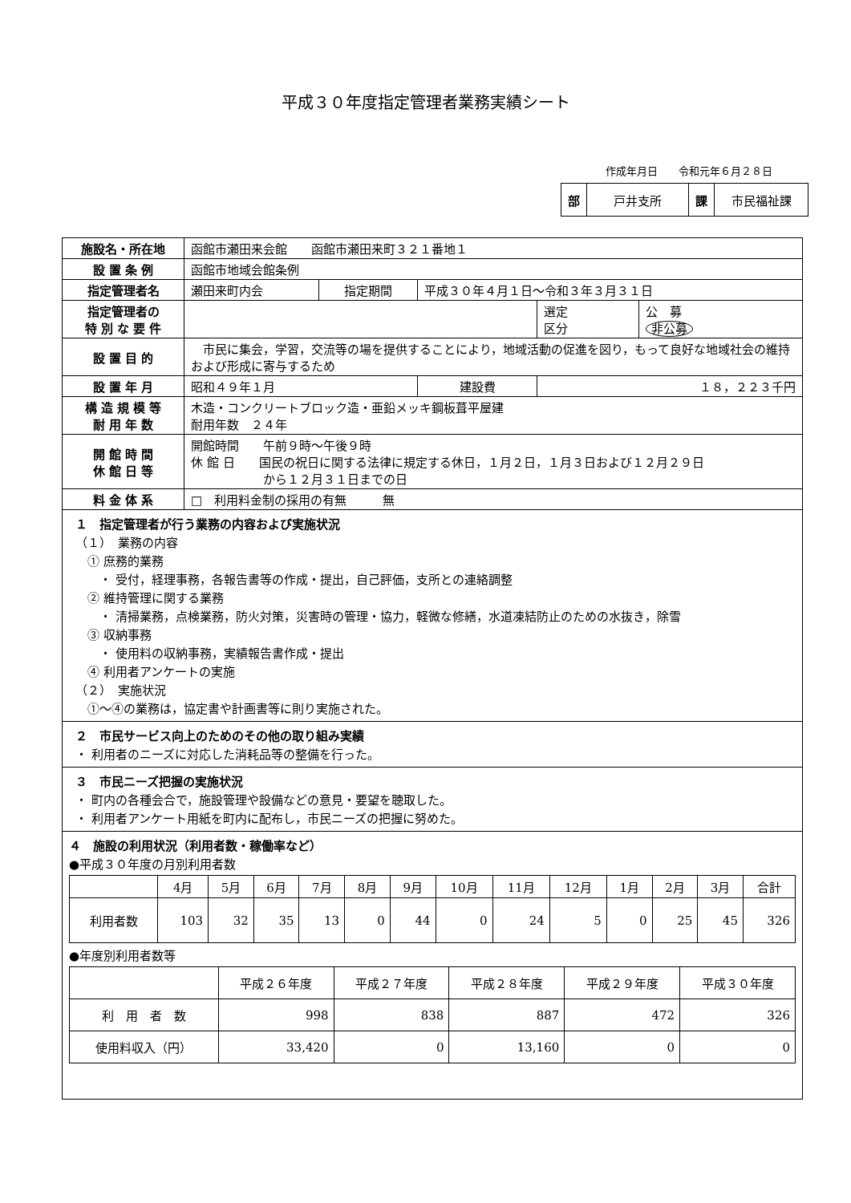平成３０年度指定管理者業務実績シート
作成年月日　　令和元年６月２８日
| 部 | 戸井支所 | 課 | 市民福祉課 |
| 施設名・所在地 | 函館市瀬田来会館 函館市瀬田来町３２１番地１ | | | | |
| 設 置 条 例 | 函館市地域会館条例 | | | | |
| 指定管理者名 | 瀬田来町内会 | 指定期間 | 平成３０年４月１日～令和３年３月３１日 | | |
| 指定管理者の 特 別 な 要 件 | | | | 選定 区分 | 公 募 非公募 |
| 設 置 目 的 | 市民に集会，学習，交流等の場を提供することにより，地域活動の促進を図り，もって良好な地域社会の維持および形成に寄与するため | | | | |
| 設 置 年 月 | 昭和４９年１月 | | 建設費 | １８，２２３千円 | |
| 構 造 規 模 等 耐 用 年 数 | 木造・コンクリートブロック造・亜鉛メッキ鋼板葺平屋建 耐用年数 ２４年 | | | | |
| 開 館 時 間 休 館 日 等 | 開館時間 午前９時～午後９時 休 館 日 国民の祝日に関する法律に規定する休日，１月２日，１月３日および１２月２９日 から１２月３１日までの日 | | | | |
| 料 金 体 系 | □ 利用料金制の採用の有無 無 | | | | |
| １ 指定管理者が行う業務の内容および実施状況 （１） 業務の内容 ① 庶務的業務 ・ 受付，経理事務，各報告書等の作成・提出，自己評価，支所との連絡調整 ② 維持管理に関する業務 ・ 清掃業務，点検業務，防火対策，災害時の管理・協力，軽微な修繕，水道凍結防止のための水抜き，除雪 ③ 収納事務 ・ 使用料の収納事務，実績報告書作成・提出 ④ 利用者アンケートの実施 （２） 実施状況 ①～④の業務は，協定書や計画書等に則り実施された。 | | | | | |
| ２ 市民サービス向上のためのその他の取り組み実績 ・ 利用者のニーズに対応した消耗品等の整備を行った。 | | | | | |
| ３ 市民ニーズ把握の実施状況 ・ 町内の各種会合で，施設管理や設備などの意見・要望を聴取した。 ・ 利用者アンケート用紙を町内に配布し，市民ニーズの把握に努めた。 | | | | | |
| ４ 施設の利用状況（利用者数・稼働率など） ●平成３０年度の月別利用者数 / / 4月 / 5月 / 6月 / 7月 / 8月 / 9月 / 10月 / 11月 / 12月 / 1月 / 2月 / 3月 / 合計 / / 利用者数 / 103 / 32 / 35 / 13 / 0 / 44 / 0 / 24 / 5 / 0 / 25 / 45 / 326 / ●年度別利用者数等 / / 平成２６年度 / 平成２７年度 / 平成２８年度 / 平成２９年度 / 平成３０年度 / / 利 用 者 数 / 998 / 838 / 887 / 472 / 326 / / 使用料収入（円） / 33,420 / 0 / 13,160 / 0 / 0 / | | | | | |